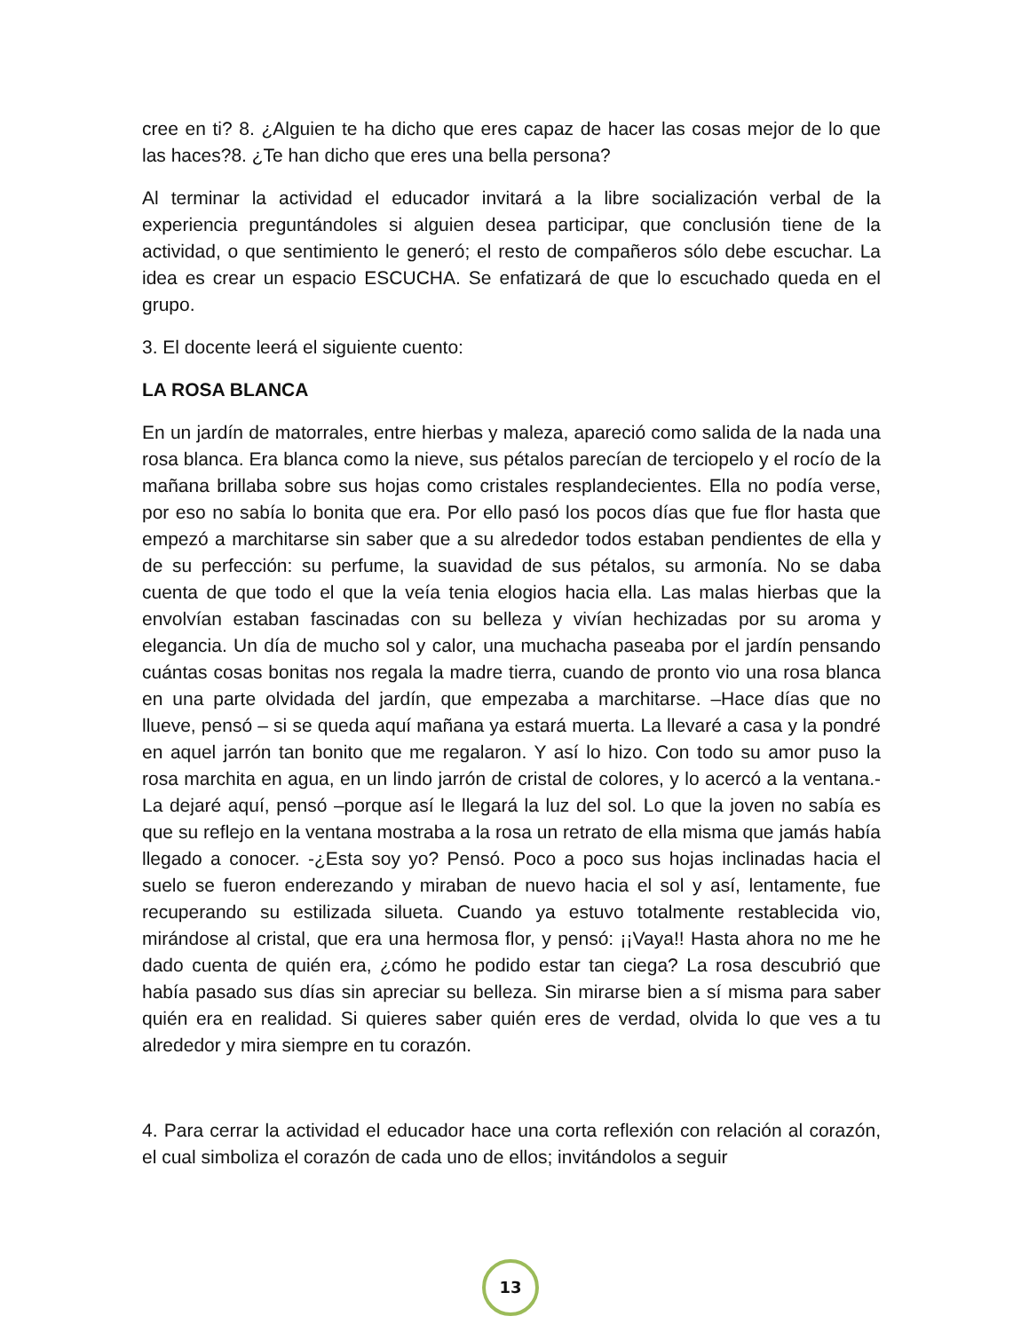cree en ti? 8. ¿Alguien te ha dicho que eres capaz de hacer las cosas mejor de lo que las haces?8. ¿Te han dicho que eres una bella persona?
Al terminar la actividad el educador invitará a la libre socialización verbal de la experiencia preguntándoles si alguien desea participar, que conclusión tiene de la actividad, o que sentimiento le generó; el resto de compañeros sólo debe escuchar. La idea es crear un espacio ESCUCHA. Se enfatizará de que lo escuchado queda en el grupo.
3. El docente leerá el siguiente cuento:
LA ROSA BLANCA
En un jardín de matorrales, entre hierbas y maleza, apareció como salida de la nada una rosa blanca. Era blanca como la nieve, sus pétalos parecían de terciopelo y el rocío de la mañana brillaba sobre sus hojas como cristales resplandecientes. Ella no podía verse, por eso no sabía lo bonita que era. Por ello pasó los pocos días que fue flor hasta que empezó a marchitarse sin saber que a su alrededor todos estaban pendientes de ella y de su perfección: su perfume, la suavidad de sus pétalos, su armonía. No se daba cuenta de que todo el que la veía tenia elogios hacia ella. Las malas hierbas que la envolvían estaban fascinadas con su belleza y vivían hechizadas por su aroma y elegancia. Un día de mucho sol y calor, una muchacha paseaba por el jardín pensando cuántas cosas bonitas nos regala la madre tierra, cuando de pronto vio una rosa blanca en una parte olvidada del jardín, que empezaba a marchitarse. –Hace días que no llueve, pensó – si se queda aquí mañana ya estará muerta. La llevaré a casa y la pondré en aquel jarrón tan bonito que me regalaron. Y así lo hizo. Con todo su amor puso la rosa marchita en agua, en un lindo jarrón de cristal de colores, y lo acercó a la ventana.- La dejaré aquí, pensó –porque así le llegará la luz del sol. Lo que la joven no sabía es que su reflejo en la ventana mostraba a la rosa un retrato de ella misma que jamás había llegado a conocer. -¿Esta soy yo? Pensó. Poco a poco sus hojas inclinadas hacia el suelo se fueron enderezando y miraban de nuevo hacia el sol y así, lentamente, fue recuperando su estilizada silueta. Cuando ya estuvo totalmente restablecida vio, mirándose al cristal, que era una hermosa flor, y pensó: ¡¡Vaya!! Hasta ahora no me he dado cuenta de quién era, ¿cómo he podido estar tan ciega? La rosa descubrió que había pasado sus días sin apreciar su belleza. Sin mirarse bien a sí misma para saber quién era en realidad. Si quieres saber quién eres de verdad, olvida lo que ves a tu alrededor y mira siempre en tu corazón.
4. Para cerrar la actividad el educador hace una corta reflexión con relación al corazón, el cual simboliza el corazón de cada uno de ellos; invitándolos a seguir
13